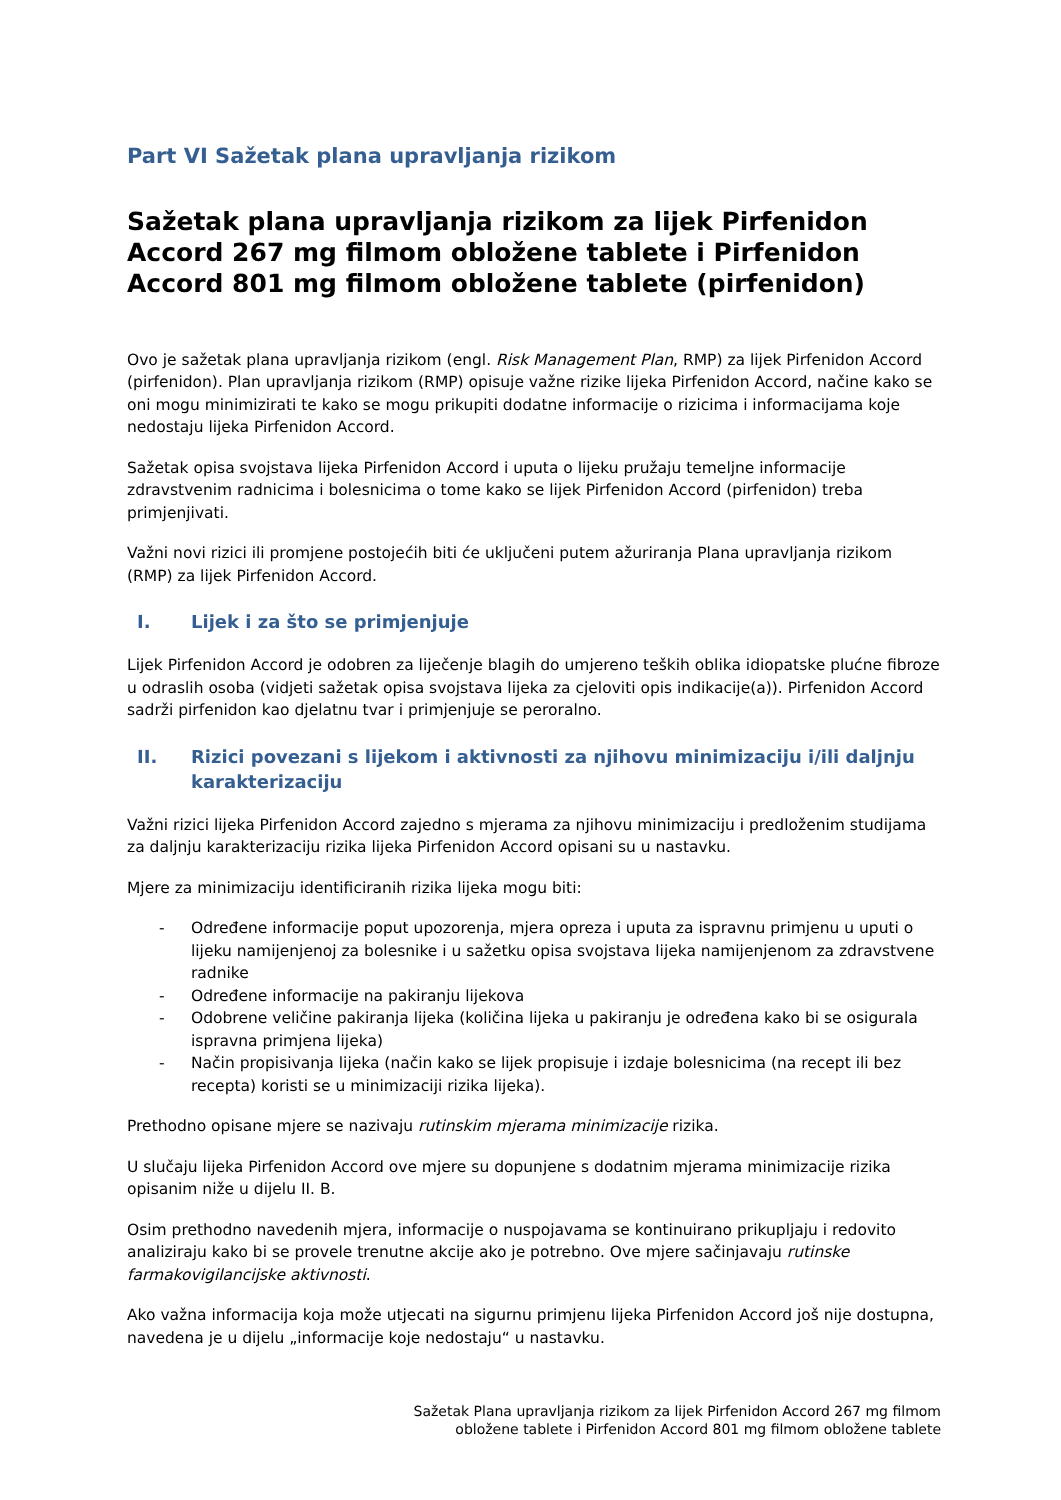Part VI Sažetak plana upravljanja rizikom
Sažetak plana upravljanja rizikom za lijek Pirfenidon Accord 267 mg filmom obložene tablete i Pirfenidon Accord 801 mg filmom obložene tablete (pirfenidon)
Ovo je sažetak plana upravljanja rizikom (engl. Risk Management Plan, RMP) za lijek Pirfenidon Accord (pirfenidon). Plan upravljanja rizikom (RMP) opisuje važne rizike lijeka Pirfenidon Accord, načine kako se oni mogu minimizirati te kako se mogu prikupiti dodatne informacije o rizicima i informacijama koje nedostaju lijeka Pirfenidon Accord.
Sažetak opisa svojstava lijeka Pirfenidon Accord i uputa o lijeku pružaju temeljne informacije zdravstvenim radnicima i bolesnicima o tome kako se lijek Pirfenidon Accord (pirfenidon) treba primjenjivati.
Važni novi rizici ili promjene postojećih biti će uključeni putem ažuriranja Plana upravljanja rizikom (RMP) za lijek Pirfenidon Accord.
I. Lijek i za što se primjenjuje
Lijek Pirfenidon Accord je odobren za liječenje blagih do umjereno teških oblika idiopatske plućne fibroze u odraslih osoba (vidjeti sažetak opisa svojstava lijeka za cjeloviti opis indikacije(a)). Pirfenidon Accord sadrži pirfenidon kao djelatnu tvar i primjenjuje se peroralno.
II. Rizici povezani s lijekom i aktivnosti za njihovu minimizaciju i/ili daljnju karakterizaciju
Važni rizici lijeka Pirfenidon Accord zajedno s mjerama za njihovu minimizaciju i predloženim studijama za daljnju karakterizaciju rizika lijeka Pirfenidon Accord opisani su u nastavku.
Mjere za minimizaciju identificiranih rizika lijeka mogu biti:
- Određene informacije poput upozorenja, mjera opreza i uputa za ispravnu primjenu u uputi o lijeku namijenjenoj za bolesnike i u sažetku opisa svojstava lijeka namijenjenom za zdravstvene radnike
- Određene informacije na pakiranju lijekova
- Odobrene veličine pakiranja lijeka (količina lijeka u pakiranju je određena kako bi se osigurala ispravna primjena lijeka)
- Način propisivanja lijeka (način kako se lijek propisuje i izdaje bolesnicima (na recept ili bez recepta) koristi se u minimizaciji rizika lijeka).
Prethodno opisane mjere se nazivaju rutinskim mjerama minimizacije rizika.
U slučaju lijeka Pirfenidon Accord ove mjere su dopunjene s dodatnim mjerama minimizacije rizika opisanim niže u dijelu II. B.
Osim prethodno navedenih mjera, informacije o nuspojavama se kontinuirano prikupljaju i redovito analiziraju kako bi se provele trenutne akcije ako je potrebno. Ove mjere sačinjavaju rutinske farmakovigilancijske aktivnosti.
Ako važna informacija koja može utjecati na sigurnu primjenu lijeka Pirfenidon Accord još nije dostupna, navedena je u dijelu „informacije koje nedostaju“ u nastavku.
Sažetak Plana upravljanja rizikom za lijek Pirfenidon Accord 267 mg filmom
obložene tablete i Pirfenidon Accord 801 mg filmom obložene tablete